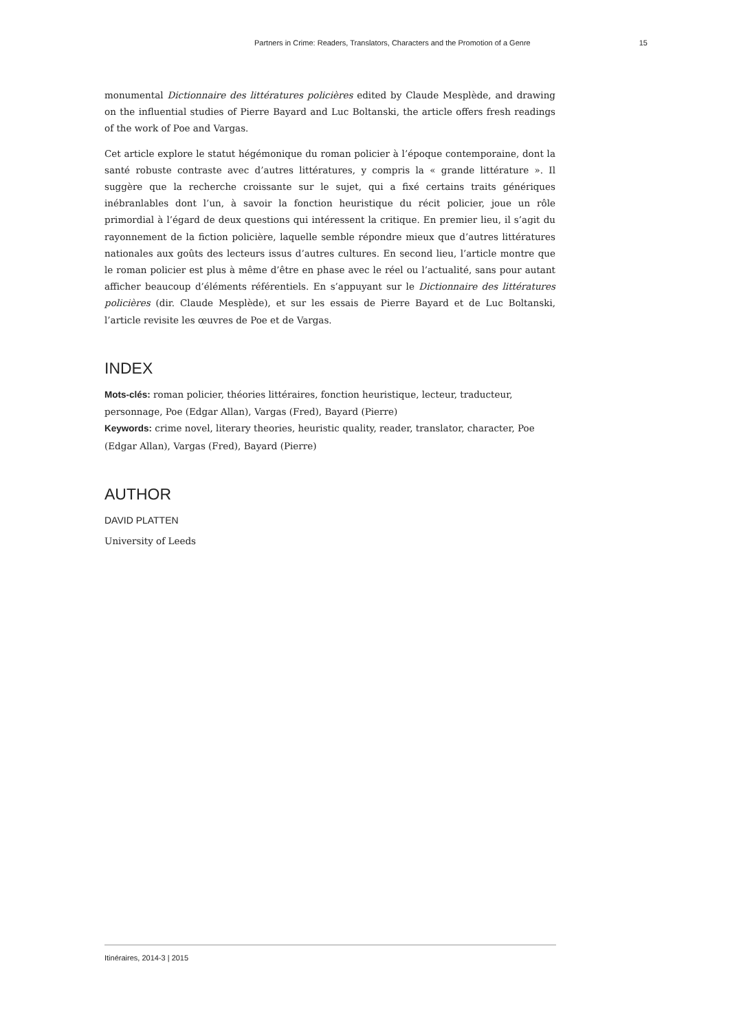Partners in Crime: Readers, Translators, Characters and the Promotion of a Genre 15
monumental Dictionnaire des littératures policières edited by Claude Mesplède, and drawing on the influential studies of Pierre Bayard and Luc Boltanski, the article offers fresh readings of the work of Poe and Vargas.
Cet article explore le statut hégémonique du roman policier à l’époque contemporaine, dont la santé robuste contraste avec d’autres littératures, y compris la « grande littérature ». Il suggère que la recherche croissante sur le sujet, qui a fixé certains traits génériques inébranlables dont l’un, à savoir la fonction heuristique du récit policier, joue un rôle primordial à l’égard de deux questions qui intéressent la critique. En premier lieu, il s’agit du rayonnement de la fiction policière, laquelle semble répondre mieux que d’autres littératures nationales aux goûts des lecteurs issus d’autres cultures. En second lieu, l’article montre que le roman policier est plus à même d’être en phase avec le réel ou l’actualité, sans pour autant afficher beaucoup d’éléments référentiels. En s’appuyant sur le Dictionnaire des littératures policières (dir. Claude Mesplède), et sur les essais de Pierre Bayard et de Luc Boltanski, l’article revisite les œuvres de Poe et de Vargas.
INDEX
Mots-clés: roman policier, théories littéraires, fonction heuristique, lecteur, traducteur, personnage, Poe (Edgar Allan), Vargas (Fred), Bayard (Pierre)
Keywords: crime novel, literary theories, heuristic quality, reader, translator, character, Poe (Edgar Allan), Vargas (Fred), Bayard (Pierre)
AUTHOR
DAVID PLATTEN
University of Leeds
Itinéraires, 2014-3 | 2015